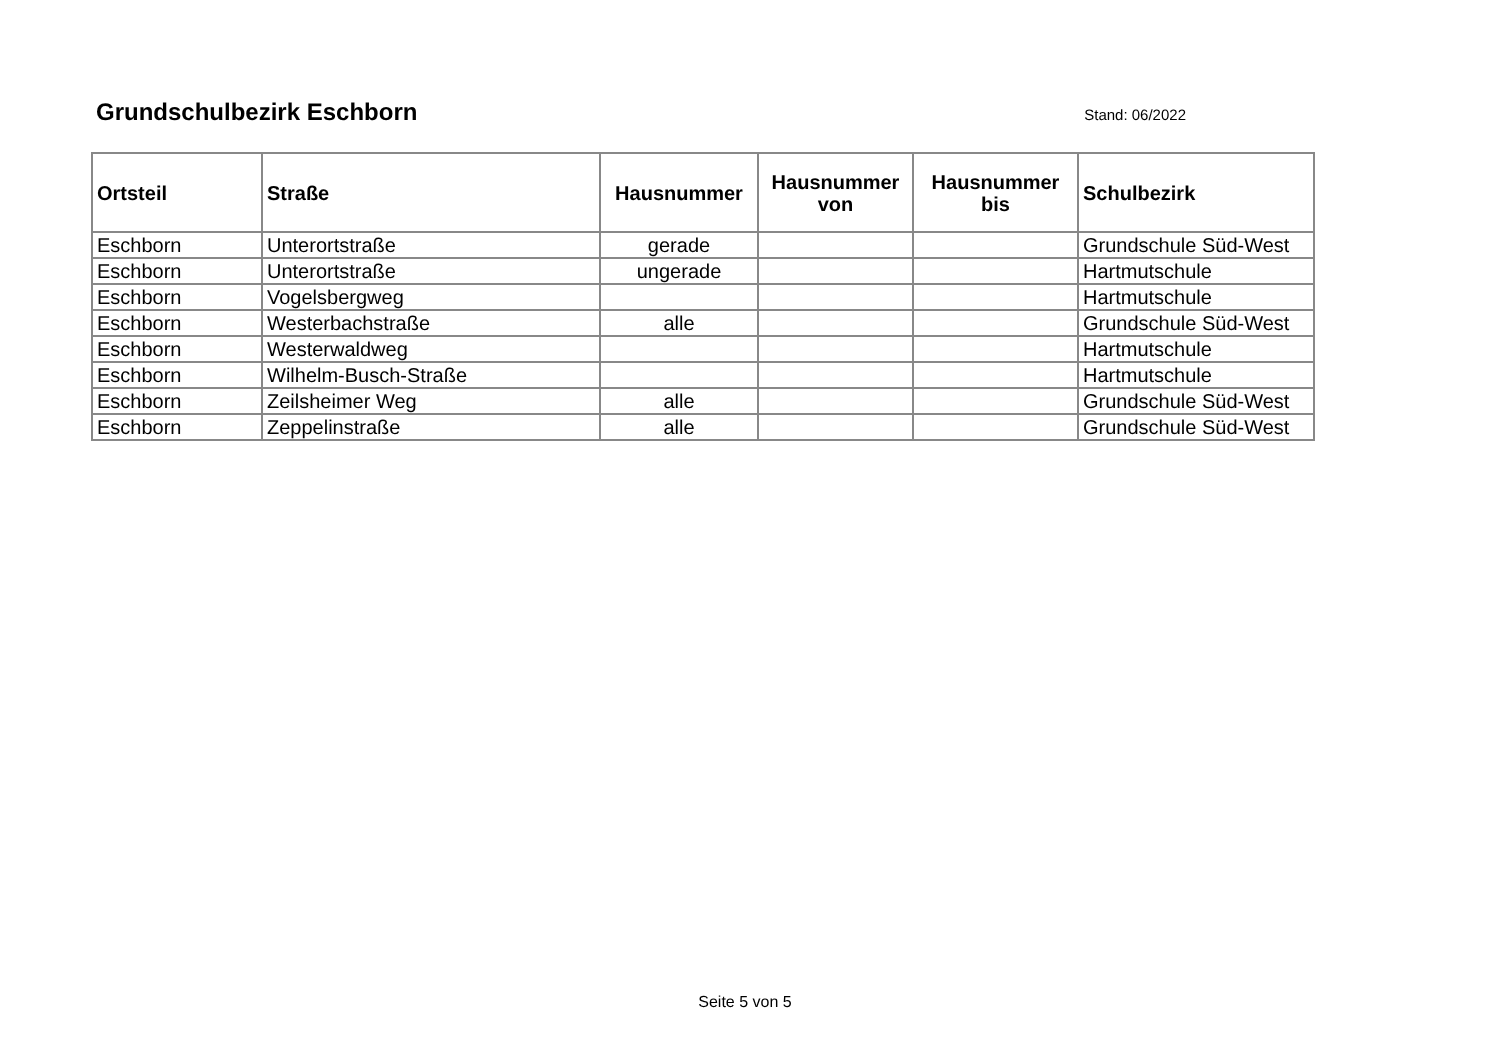Grundschulbezirk Eschborn
Stand: 06/2022
| Ortsteil | Straße | Hausnummer | Hausnummer von | Hausnummer bis | Schulbezirk |
| --- | --- | --- | --- | --- | --- |
| Eschborn | Unterortstraße | gerade | | | Grundschule Süd-West |
| Eschborn | Unterortstraße | ungerade | | | Hartmutschule |
| Eschborn | Vogelsbergweg | | | | Hartmutschule |
| Eschborn | Westerbachstraße | alle | | | Grundschule Süd-West |
| Eschborn | Westerwaldweg | | | | Hartmutschule |
| Eschborn | Wilhelm-Busch-Straße | | | | Hartmutschule |
| Eschborn | Zeilsheimer Weg | alle | | | Grundschule Süd-West |
| Eschborn | Zeppelinstraße | alle | | | Grundschule Süd-West |
Seite 5 von 5